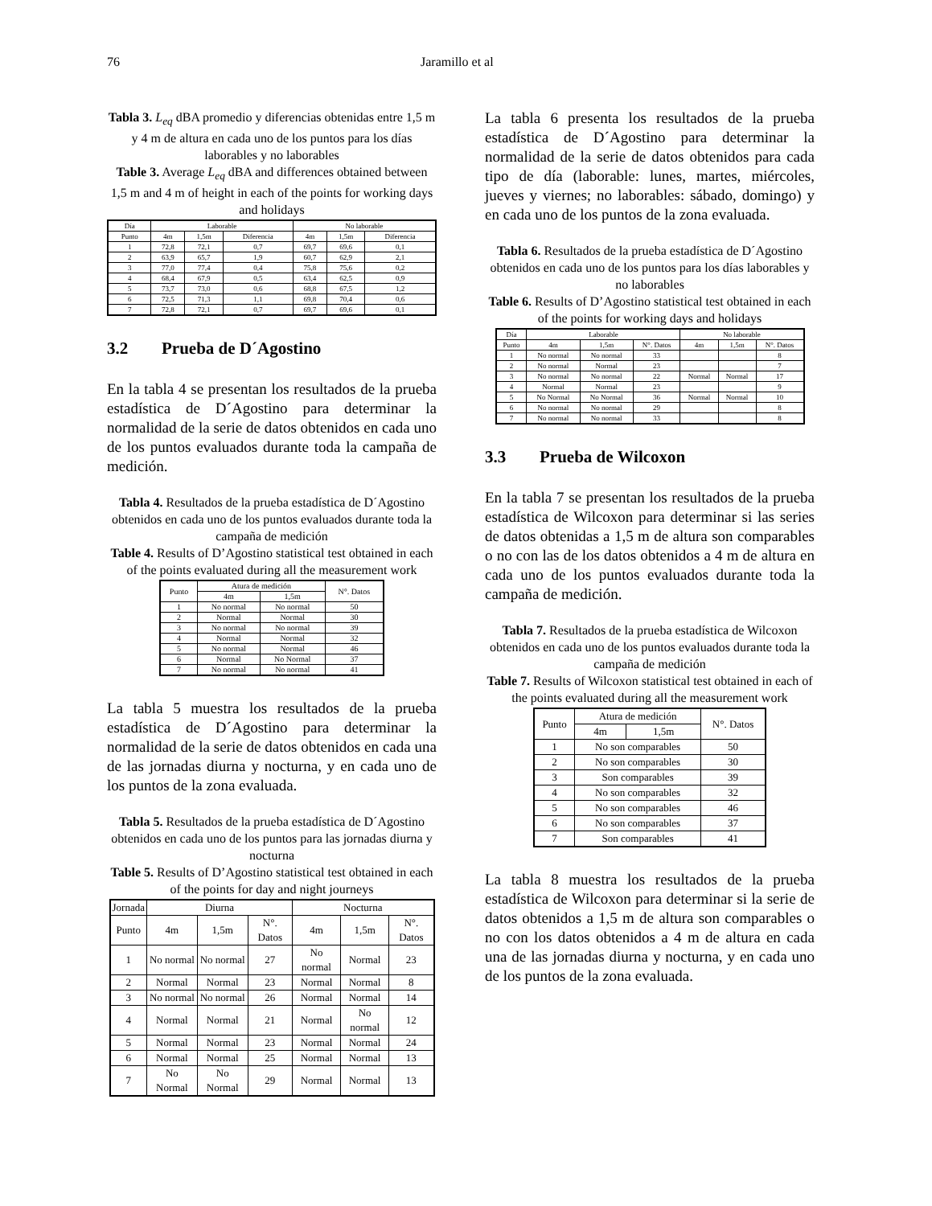76 Jaramillo et al
Tabla 3. L<sub>eq</sub> dBA promedio y diferencias obtenidas entre 1,5 m y 4 m de altura en cada uno de los puntos para los días laborables y no laborables
Table 3. Average L<sub>eq</sub> dBA and differences obtained between 1,5 m and 4 m of height in each of the points for working days and holidays
| Día | Laborable | | | No laborable | | |
| --- | --- | --- | --- | --- | --- | --- |
| Punto | 4m | 1,5m | Diferencia | 4m | 1,5m | Diferencia |
| 1 | 72,8 | 72,1 | 0,7 | 69,7 | 69,6 | 0,1 |
| 2 | 63,9 | 65,7 | 1,9 | 60,7 | 62,9 | 2,1 |
| 3 | 77,0 | 77,4 | 0,4 | 75,8 | 75,6 | 0,2 |
| 4 | 68,4 | 67,9 | 0,5 | 63,4 | 62,5 | 0,9 |
| 5 | 73,7 | 73,0 | 0,6 | 68,8 | 67,5 | 1,2 |
| 6 | 72,5 | 71,3 | 1,1 | 69,8 | 70,4 | 0,6 |
| 7 | 72,8 | 72,1 | 0,7 | 69,7 | 69,6 | 0,1 |
3.2 Prueba de D´Agostino
En la tabla 4 se presentan los resultados de la prueba estadística de D´Agostino para determinar la normalidad de la serie de datos obtenidos en cada uno de los puntos evaluados durante toda la campaña de medición.
Tabla 4. Resultados de la prueba estadística de D´Agostino obtenidos en cada uno de los puntos evaluados durante toda la campaña de medición
Table 4. Results of D’Agostino statistical test obtained in each of the points evaluated during all the measurement work
| Punto | Atura de medición | | N°. Datos |
| --- | --- | --- | --- |
| | 4m | 1,5m | |
| 1 | No normal | No normal | 50 |
| 2 | Normal | Normal | 30 |
| 3 | No normal | No normal | 39 |
| 4 | Normal | Normal | 32 |
| 5 | No normal | Normal | 46 |
| 6 | Normal | No Normal | 37 |
| 7 | No normal | No normal | 41 |
La tabla 5 muestra los resultados de la prueba estadística de D´Agostino para determinar la normalidad de la serie de datos obtenidos en cada una de las jornadas diurna y nocturna, y en cada uno de los puntos de la zona evaluada.
Tabla 5. Resultados de la prueba estadística de D´Agostino obtenidos en cada uno de los puntos para las jornadas diurna y nocturna
Table 5. Results of D’Agostino statistical test obtained in each of the points for day and night journeys
| Jornada | Diurna | | | Nocturna | | |
| --- | --- | --- | --- | --- | --- | --- |
| Punto | 4m | 1,5m | N°. Datos | 4m | 1,5m | N°. Datos |
| 1 | No normal | No normal | 27 | No normal | Normal | 23 |
| 2 | Normal | Normal | 23 | Normal | Normal | 8 |
| 3 | No normal | No normal | 26 | Normal | Normal | 14 |
| 4 | Normal | Normal | 21 | Normal | No normal | 12 |
| 5 | Normal | Normal | 23 | Normal | Normal | 24 |
| 6 | Normal | Normal | 25 | Normal | Normal | 13 |
| 7 | No Normal | No Normal | 29 | Normal | Normal | 13 |
La tabla 6 presenta los resultados de la prueba estadística de D´Agostino para determinar la normalidad de la serie de datos obtenidos para cada tipo de día (laborable: lunes, martes, miércoles, jueves y viernes; no laborables: sábado, domingo) y en cada uno de los puntos de la zona evaluada.
Tabla 6. Resultados de la prueba estadística de D´Agostino obtenidos en cada uno de los puntos para los días laborables y no laborables
Table 6. Results of D’Agostino statistical test obtained in each of the points for working days and holidays
| Día | Laborable | | | No laborable | | |
| --- | --- | --- | --- | --- | --- | --- |
| Punto | 4m | 1,5m | N°. Datos | 4m | 1,5m | N°. Datos |
| 1 | No normal | No normal | 33 | | | 8 |
| 2 | No normal | Normal | 23 | | | 7 |
| 3 | No normal | No normal | 22 | Normal | Normal | 17 |
| 4 | Normal | Normal | 23 | | | 9 |
| 5 | No Normal | No Normal | 36 | Normal | Normal | 10 |
| 6 | No normal | No normal | 29 | | | 8 |
| 7 | No normal | No normal | 33 | | | 8 |
3.3 Prueba de Wilcoxon
En la tabla 7 se presentan los resultados de la prueba estadística de Wilcoxon para determinar si las series de datos obtenidas a 1,5 m de altura son comparables o no con las de los datos obtenidos a 4 m de altura en cada uno de los puntos evaluados durante toda la campaña de medición.
Tabla 7. Resultados de la prueba estadística de Wilcoxon obtenidos en cada uno de los puntos evaluados durante toda la campaña de medición
Table 7. Results of Wilcoxon statistical test obtained in each of the points evaluated during all the measurement work
| Punto | Atura de medición | | N°. Datos |
| --- | --- | --- | --- |
| | 4m | 1,5m | |
| 1 | No son comparables | | 50 |
| 2 | No son comparables | | 30 |
| 3 | Son comparables | | 39 |
| 4 | No son comparables | | 32 |
| 5 | No son comparables | | 46 |
| 6 | No son comparables | | 37 |
| 7 | Son comparables | | 41 |
La tabla 8 muestra los resultados de la prueba estadística de Wilcoxon para determinar si la serie de datos obtenidos a 1,5 m de altura son comparables o no con los datos obtenidos a 4 m de altura en cada una de las jornadas diurna y nocturna, y en cada uno de los puntos de la zona evaluada.